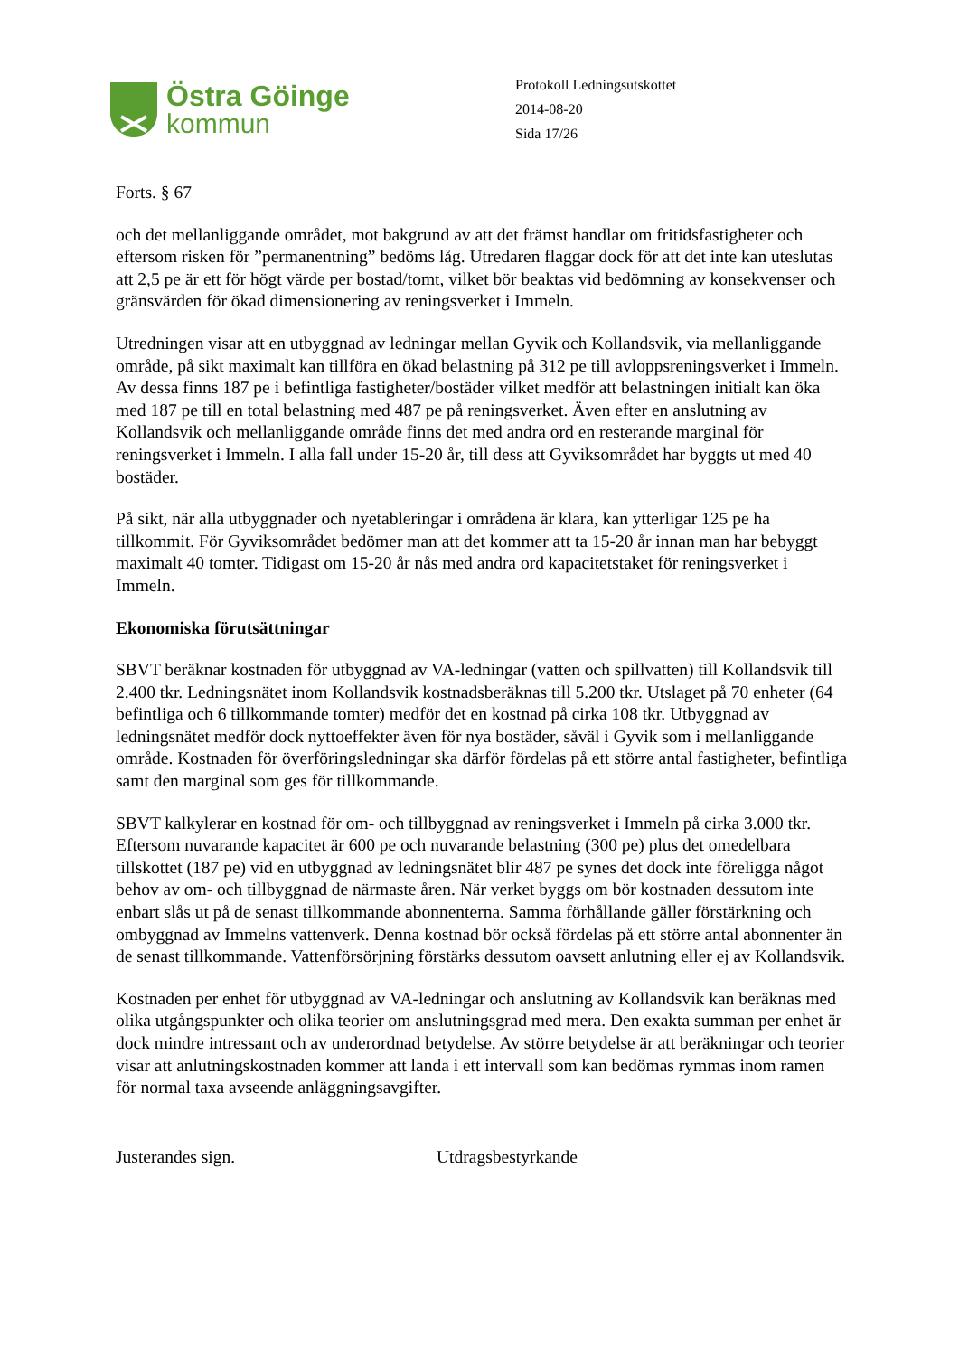Östra Göinge
kommun
Protokoll Ledningsutskottet
2014-08-20
Sida 17/26
Forts. § 67
och det mellanliggande området, mot bakgrund av att det främst handlar om fritidsfastigheter och eftersom risken för ”permanentning” bedöms låg. Utredaren flaggar dock för att det inte kan uteslutas att 2,5 pe är ett för högt värde per bostad/tomt, vilket bör beaktas vid bedömning av konsekvenser och gränsvärden för ökad dimensionering av reningsverket i Immeln.
Utredningen visar att en utbyggnad av ledningar mellan Gyvik och Kollandsvik, via mellanliggande område, på sikt maximalt kan tillföra en ökad belastning på 312 pe till avloppsreningsverket i Immeln. Av dessa finns 187 pe i befintliga fastigheter/bostäder vilket medför att belastningen initialt kan öka med 187 pe till en total belastning med 487 pe på reningsverket. Även efter en anslutning av Kollandsvik och mellanliggande område finns det med andra ord en resterande marginal för reningsverket i Immeln. I alla fall under 15-20 år, till dess att Gyviksområdet har byggts ut med 40 bostäder.
På sikt, när alla utbyggnader och nyetableringar i områdena är klara, kan ytterligar 125 pe ha tillkommit. För Gyviksområdet bedömer man att det kommer att ta 15-20 år innan man har bebyggt maximalt 40 tomter. Tidigast om 15-20 år nås med andra ord kapacitetstaket för reningsverket i Immeln.
Ekonomiska förutsättningar
SBVT beräknar kostnaden för utbyggnad av VA-ledningar (vatten och spillvatten) till Kollandsvik till 2.400 tkr. Ledningsnätet inom Kollandsvik kostnadsberäknas till 5.200 tkr. Utslaget på 70 enheter (64 befintliga och 6 tillkommande tomter) medför det en kostnad på cirka 108 tkr. Utbyggnad av ledningsnätet medför dock nyttoeffekter även för nya bostäder, såväl i Gyvik som i mellanliggande område. Kostnaden för överföringsledningar ska därför fördelas på ett större antal fastigheter, befintliga samt den marginal som ges för tillkommande.
SBVT kalkylerar en kostnad för om- och tillbyggnad av reningsverket i Immeln på cirka 3.000 tkr. Eftersom nuvarande kapacitet är 600 pe och nuvarande belastning (300 pe) plus det omedelbara tillskottet (187 pe) vid en utbyggnad av ledningsnätet blir 487 pe synes det dock inte föreligga något behov av om- och tillbyggnad de närmaste åren. När verket byggs om bör kostnaden dessutom inte enbart slås ut på de senast tillkommande abonnenterna. Samma förhållande gäller förstärkning och ombyggnad av Immelns vattenverk. Denna kostnad bör också fördelas på ett större antal abonnenter än de senast tillkommande. Vattenförsörjning förstärks dessutom oavsett anlutning eller ej av Kollandsvik.
Kostnaden per enhet för utbyggnad av VA-ledningar och anslutning av Kollandsvik kan beräknas med olika utgångspunkter och olika teorier om anslutningsgrad med mera. Den exakta summan per enhet är dock mindre intressant och av underordnad betydelse. Av större betydelse är att beräkningar och teorier visar att anlutningskostnaden kommer att landa i ett intervall som kan bedömas rymmas inom ramen för normal taxa avseende anläggningsavgifter.
Justerandes sign. Utdragsbestyrkande